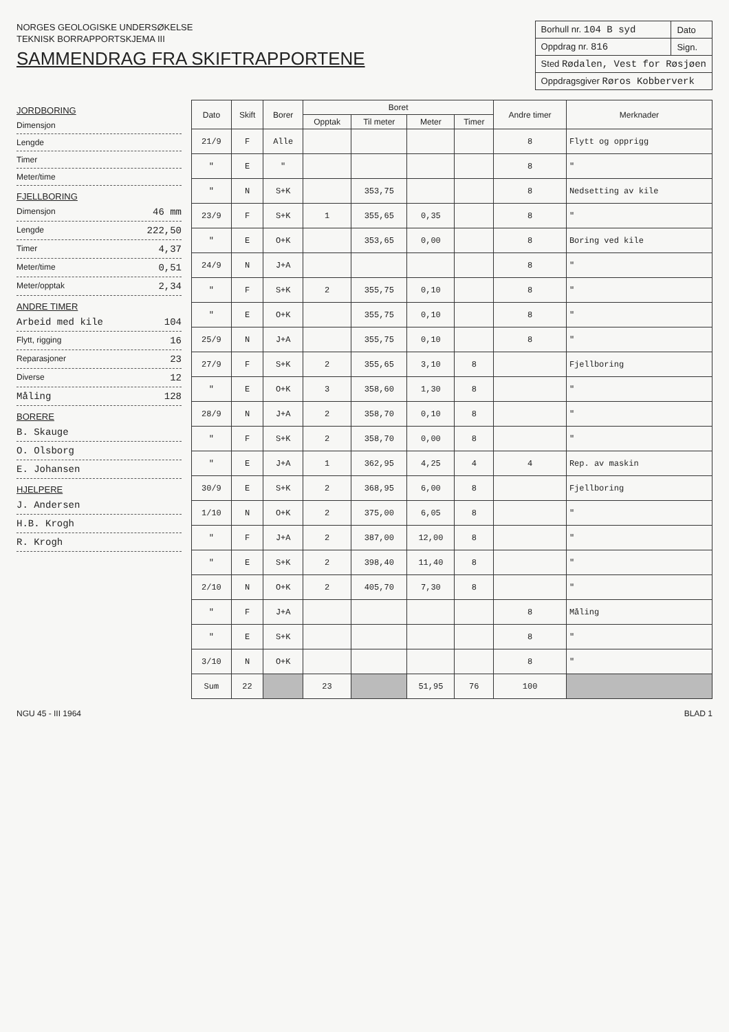NORGES GEOLOGISKE UNDERSØKELSE
TEKNISK BORRAPPORTSKJEMA III
SAMMENDRAG FRA SKIFTRAPPORTENE
| Borhull nr. 104 B syd | Dato |
| Oppdrag nr. 816 | Sign. |
| Sted Rødalen, Vest for Røsjøen | |
| Oppdragsgiver Røros Kobberverk | |
JORDBORING
Dimensjon
Lengde
Timer
Meter/time
FJELLBORING
Dimensjon 46 mm
Lengde 222,50
Timer 4,37
Meter/time 0,51
Meter/opptak 2,34
ANDRE TIMER
Arbeid med kile 104
Flytt, rigging 16
Reparasjoner 23
Diverse 12
Måling 128
BORERE
B. Skauge
O. Olsborg
E. Johansen
HJELPERE
J. Andersen
H.B. Krogh
R. Krogh
| Dato | Skift | Borer | Boret | | | | Andre timer | Merknader |
| --- | --- | --- | --- | --- | --- | --- | --- | --- |
| | | | Opptak | Til meter | Meter | Timer | | |
| 21/9 | F | Alle | | | | | 8 | Flytt og opprigg |
| " | E | " | | | | | 8 | " |
| " | N | S+K | | 353,75 | | | 8 | Nedsetting av kile |
| 23/9 | F | S+K | 1 | 355,65 | 0,35 | | 8 | " |
| " | E | O+K | | 353,65 | 0,00 | | 8 | Boring ved kile |
| 24/9 | N | J+A | | | | | 8 | " |
| " | F | S+K | 2 | 355,75 | 0,10 | | 8 | " |
| " | E | O+K | | 355,75 | 0,10 | | 8 | " |
| 25/9 | N | J+A | | 355,75 | 0,10 | | 8 | " |
| 27/9 | F | S+K | 2 | 355,65 | 3,10 | 8 | | Fjellboring |
| " | E | O+K | 3 | 358,60 | 1,30 | 8 | | " |
| 28/9 | N | J+A | 2 | 358,70 | 0,10 | 8 | | " |
| " | F | S+K | 2 | 358,70 | 0,00 | 8 | | " |
| " | E | J+A | 1 | 362,95 | 4,25 | 4 | 4 | Rep. av maskin |
| 30/9 | E | S+K | 2 | 368,95 | 6,00 | 8 | | Fjellboring |
| 1/10 | N | O+K | 2 | 375,00 | 6,05 | 8 | | " |
| " | F | J+A | 2 | 387,00 | 12,00 | 8 | | " |
| " | E | S+K | 2 | 398,40 | 11,40 | 8 | | " |
| 2/10 | N | O+K | 2 | 405,70 | 7,30 | 8 | | " |
| " | F | J+A | | | | | 8 | Måling |
| " | E | S+K | | | | | 8 | " |
| 3/10 | N | O+K | | | | | 8 | " |
| Sum | 22 | | 23 | | 51,95 | 76 | 100 | |
NGU 45 - III 1964 BLAD 1